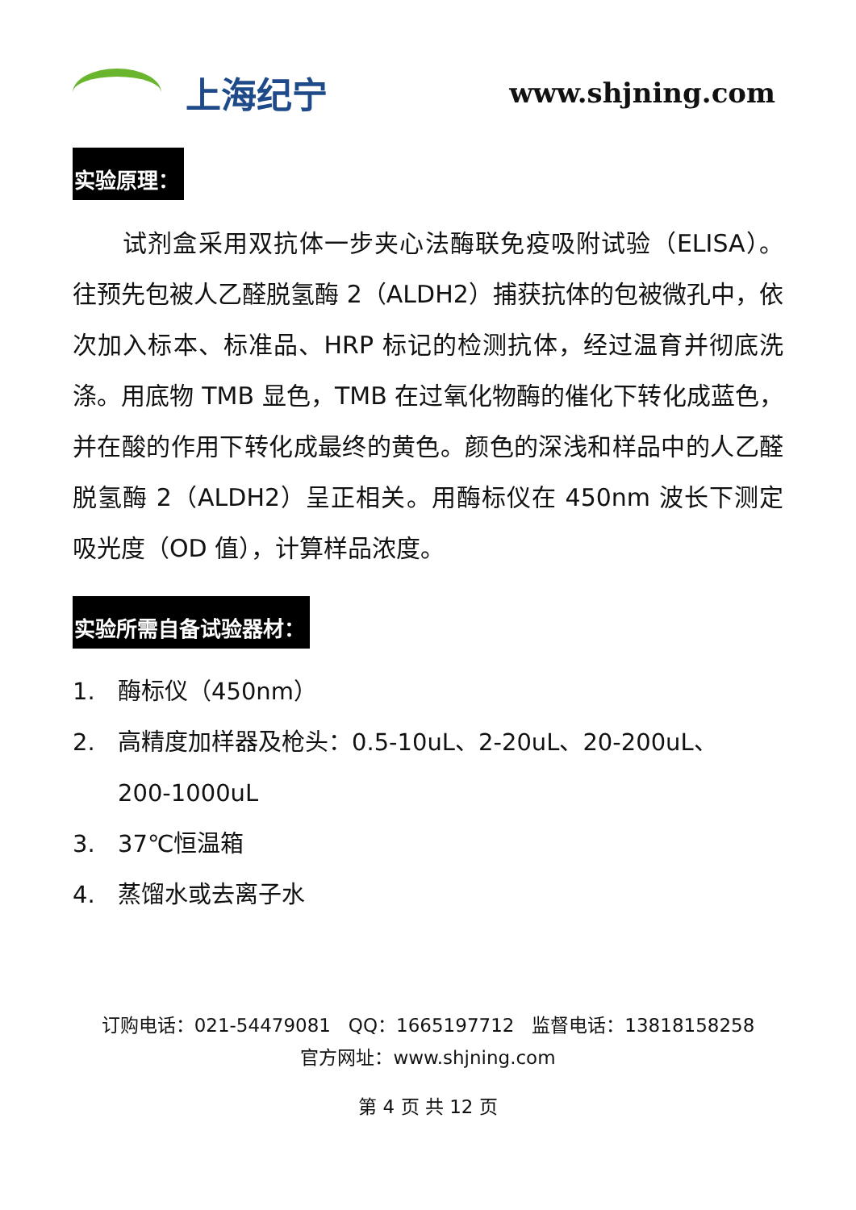上海纪宁
www.shjning.com
实验原理：
试剂盒采用双抗体一步夹心法酶联免疫吸附试验（ELISA）。往预先包被人乙醛脱氢酶 2（ALDH2）捕获抗体的包被微孔中，依次加入标本、标准品、HRP 标记的检测抗体，经过温育并彻底洗涤。用底物 TMB 显色，TMB 在过氧化物酶的催化下转化成蓝色，并在酸的作用下转化成最终的黄色。颜色的深浅和样品中的人乙醛脱氢酶 2（ALDH2）呈正相关。用酶标仪在 450nm 波长下测定吸光度（OD 值），计算样品浓度。
实验所需自备试验器材：
1. 酶标仪（450nm）
2. 高精度加样器及枪头：0.5-10uL、2-20uL、20-200uL、
200-1000uL
3. 37℃恒温箱
4. 蒸馏水或去离子水
订购电话：021-54479081 QQ：1665197712 监督电话：13818158258
官方网址：www.shjning.com
第 4 页 共 12 页